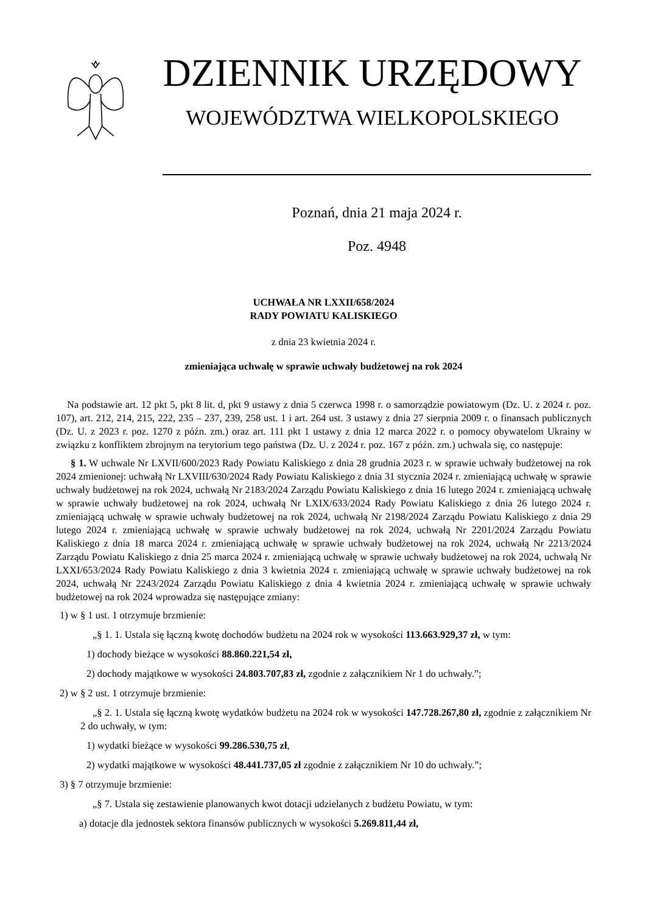DZIENNIK URZĘDOWY
WOJEWÓDZTWA WIELKOPOLSKIEGO
Poznań, dnia 21 maja 2024 r.
Poz. 4948
UCHWAŁA NR LXXII/658/2024
RADY POWIATU KALISKIEGO
z dnia 23 kwietnia 2024 r.
zmieniająca uchwałę w sprawie uchwały budżetowej na rok 2024
Na podstawie art. 12 pkt 5, pkt 8 lit. d, pkt 9 ustawy z dnia 5 czerwca 1998 r. o samorządzie powiatowym (Dz. U. z 2024 r. poz. 107), art. 212, 214, 215, 222, 235 – 237, 239, 258 ust. 1 i art. 264 ust. 3 ustawy z dnia 27 sierpnia 2009 r. o finansach publicznych (Dz. U. z 2023 r. poz. 1270 z późn. zm.) oraz art. 111 pkt 1 ustawy z dnia 12 marca 2022 r. o pomocy obywatelom Ukrainy w związku z konfliktem zbrojnym na terytorium tego państwa (Dz. U. z 2024 r. poz. 167 z późn. zm.) uchwala się, co następuje:
§ 1. W uchwale Nr LXVII/600/2023 Rady Powiatu Kaliskiego z dnia 28 grudnia 2023 r. w sprawie uchwały budżetowej na rok 2024 zmienionej: uchwałą Nr LXVIII/630/2024 Rady Powiatu Kaliskiego z dnia 31 stycznia 2024 r. zmieniającą uchwałę w sprawie uchwały budżetowej na rok 2024, uchwałą Nr 2183/2024 Zarządu Powiatu Kaliskiego z dnia 16 lutego 2024 r. zmieniającą uchwałę w sprawie uchwały budżetowej na rok 2024, uchwałą Nr LXIX/633/2024 Rady Powiatu Kaliskiego z dnia 26 lutego 2024 r. zmieniającą uchwałę w sprawie uchwały budżetowej na rok 2024, uchwałą Nr 2198/2024 Zarządu Powiatu Kaliskiego z dnia 29 lutego 2024 r. zmieniającą uchwałę w sprawie uchwały budżetowej na rok 2024, uchwałą Nr 2201/2024 Zarządu Powiatu Kaliskiego z dnia 18 marca 2024 r. zmieniającą uchwałę w sprawie uchwały budżetowej na rok 2024, uchwałą Nr 2213/2024 Zarządu Powiatu Kaliskiego z dnia 25 marca 2024 r. zmieniającą uchwałę w sprawie uchwały budżetowej na rok 2024, uchwałą Nr LXXI/653/2024 Rady Powiatu Kaliskiego z dnia 3 kwietnia 2024 r. zmieniającą uchwałę w sprawie uchwały budżetowej na rok 2024, uchwałą Nr 2243/2024 Zarządu Powiatu Kaliskiego z dnia 4 kwietnia 2024 r. zmieniającą uchwałę w sprawie uchwały budżetowej na rok 2024 wprowadza się następujące zmiany:
1) w § 1 ust. 1 otrzymuje brzmienie:
„§ 1. 1. Ustala się łączną kwotę dochodów budżetu na 2024 rok w wysokości 113.663.929,37 zł, w tym:
1) dochody bieżące w wysokości 88.860.221,54 zł,
2) dochody majątkowe w wysokości 24.803.707,83 zł, zgodnie z załącznikiem Nr 1 do uchwały.”;
2) w § 2 ust. 1 otrzymuje brzmienie:
„§ 2. 1. Ustala się łączną kwotę wydatków budżetu na 2024 rok w wysokości 147.728.267,80 zł, zgodnie z załącznikiem Nr 2 do uchwały, w tym:
1) wydatki bieżące w wysokości 99.286.530,75 zł,
2) wydatki majątkowe w wysokości 48.441.737,05 zł zgodnie z załącznikiem Nr 10 do uchwały.”;
3) § 7 otrzymuje brzmienie:
„§ 7. Ustala się zestawienie planowanych kwot dotacji udzielanych z budżetu Powiatu, w tym:
a) dotacje dla jednostek sektora finansów publicznych w wysokości 5.269.811,44 zł,